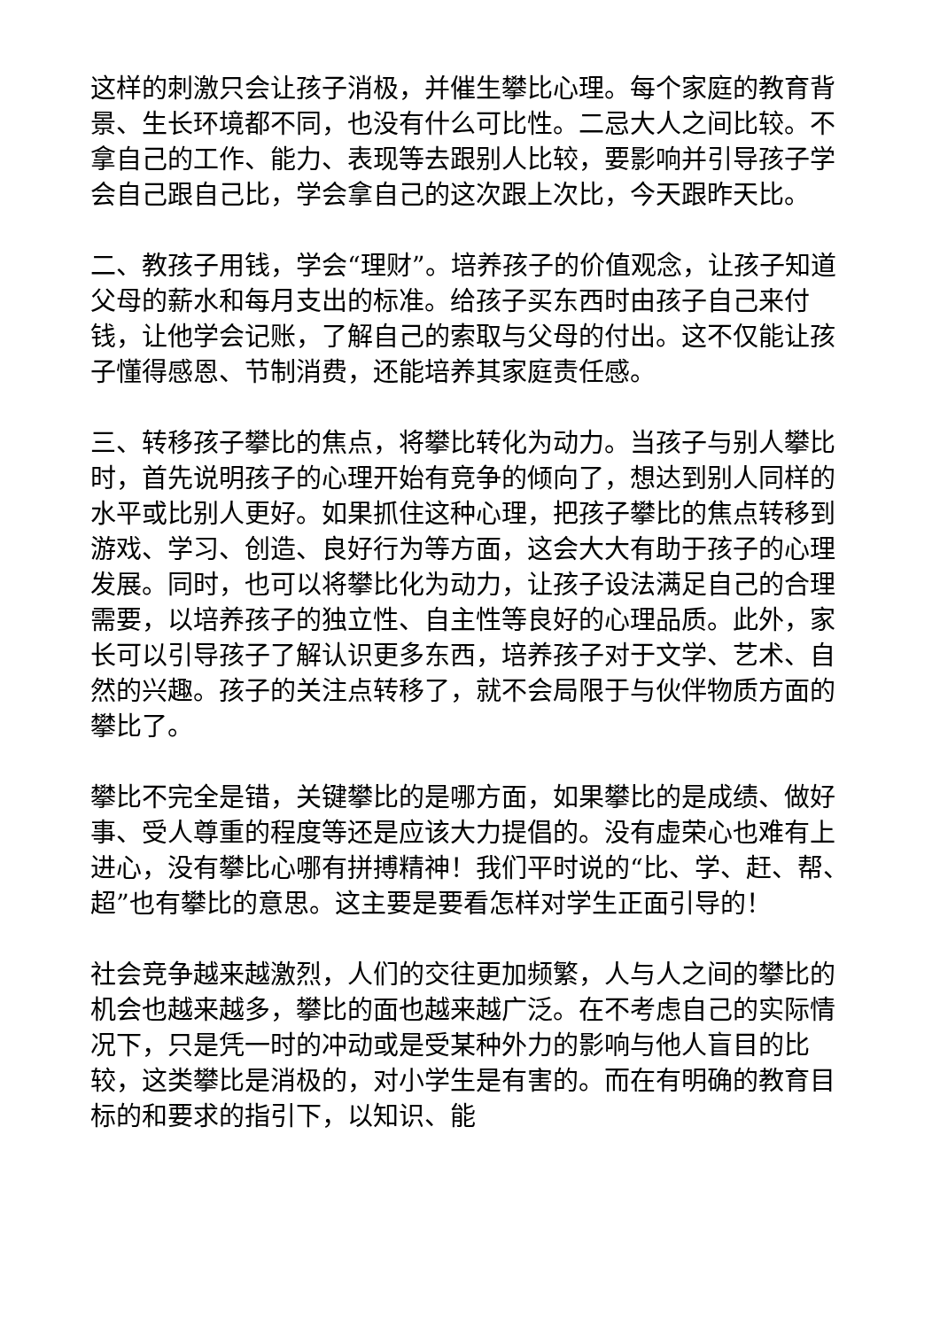这样的刺激只会让孩子消极，并催生攀比心理。每个家庭的教育背景、生长环境都不同，也没有什么可比性。二忌大人之间比较。不拿自己的工作、能力、表现等去跟别人比较，要影响并引导孩子学会自己跟自己比，学会拿自己的这次跟上次比，今天跟昨天比。
二、教孩子用钱，学会“理财”。培养孩子的价值观念，让孩子知道父母的薪水和每月支出的标准。给孩子买东西时由孩子自己来付钱，让他学会记账，了解自己的索取与父母的付出。这不仅能让孩子懂得感恩、节制消费，还能培养其家庭责任感。
三、转移孩子攀比的焦点，将攀比转化为动力。当孩子与别人攀比时，首先说明孩子的心理开始有竞争的倾向了，想达到别人同样的水平或比别人更好。如果抓住这种心理，把孩子攀比的焦点转移到游戏、学习、创造、良好行为等方面，这会大大有助于孩子的心理发展。同时，也可以将攀比化为动力，让孩子设法满足自己的合理需要，以培养孩子的独立性、自主性等良好的心理品质。此外，家长可以引导孩子了解认识更多东西，培养孩子对于文学、艺术、自然的兴趣。孩子的关注点转移了，就不会局限于与伙伴物质方面的攀比了。
攀比不完全是错，关键攀比的是哪方面，如果攀比的是成绩、做好事、受人尊重的程度等还是应该大力提倡的。没有虚荣心也难有上进心，没有攀比心哪有拼搏精神！我们平时说的“比、学、赶、帮、超”也有攀比的意思。这主要是要看怎样对学生正面引导的！
社会竞争越来越激烈，人们的交往更加频繁，人与人之间的攀比的机会也越来越多，攀比的面也越来越广泛。在不考虑自己的实际情况下，只是凭一时的冲动或是受某种外力的影响与他人盲目的比较，这类攀比是消极的，对小学生是有害的。而在有明确的教育目标的和要求的指引下，以知识、能